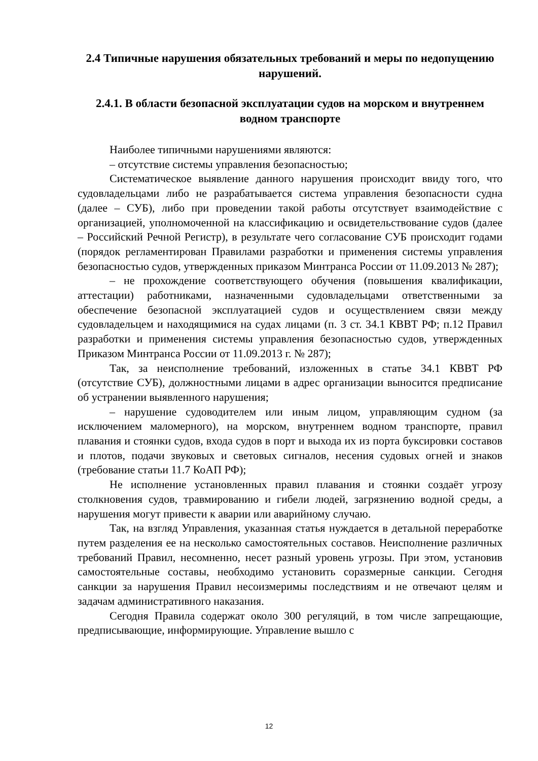2.4 Типичные нарушения обязательных требований и меры по недопущению нарушений.
2.4.1. В области безопасной эксплуатации судов на морском и внутреннем водном транспорте
Наиболее типичными нарушениями являются:
– отсутствие системы управления безопасностью;
Систематическое выявление данного нарушения происходит ввиду того, что судовладельцами либо не разрабатывается система управления безопасности судна (далее – СУБ), либо при проведении такой работы отсутствует взаимодействие с организацией, уполномоченной на классификацию и освидетельствование судов (далее – Российский Речной Регистр), в результате чего согласование СУБ происходит годами (порядок регламентирован Правилами разработки и применения системы управления безопасностью судов, утвержденных приказом Минтранса России от 11.09.2013 № 287);
– не прохождение соответствующего обучения (повышения квалификации, аттестации) работниками, назначенными судовладельцами ответственными за обеспечение безопасной эксплуатацией судов и осуществлением связи между судовладельцем и находящимися на судах лицами (п. 3 ст. 34.1 КВВТ РФ; п.12 Правил разработки и применения системы управления безопасностью судов, утвержденных Приказом Минтранса России от 11.09.2013 г. № 287);
Так, за неисполнение требований, изложенных в статье 34.1 КВВТ РФ (отсутствие СУБ), должностными лицами в адрес организации выносится предписание об устранении выявленного нарушения;
– нарушение судоводителем или иным лицом, управляющим судном (за исключением маломерного), на морском, внутреннем водном транспорте, правил плавания и стоянки судов, входа судов в порт и выхода их из порта буксировки составов и плотов, подачи звуковых и световых сигналов, несения судовых огней и знаков (требование статьи 11.7 КоАП РФ);
Не исполнение установленных правил плавания и стоянки создаёт угрозу столкновения судов, травмированию и гибели людей, загрязнению водной среды, а нарушения могут привести к аварии или аварийному случаю.
Так, на взгляд Управления, указанная статья нуждается в детальной переработке путем разделения ее на несколько самостоятельных составов. Неисполнение различных требований Правил, несомненно, несет разный уровень угрозы. При этом, установив самостоятельные составы, необходимо установить соразмерные санкции. Сегодня санкции за нарушения Правил несоизмеримы последствиям и не отвечают целям и задачам административного наказания.
Сегодня Правила содержат около 300 регуляций, в том числе запрещающие, предписывающие, информирующие. Управление вышло с
12